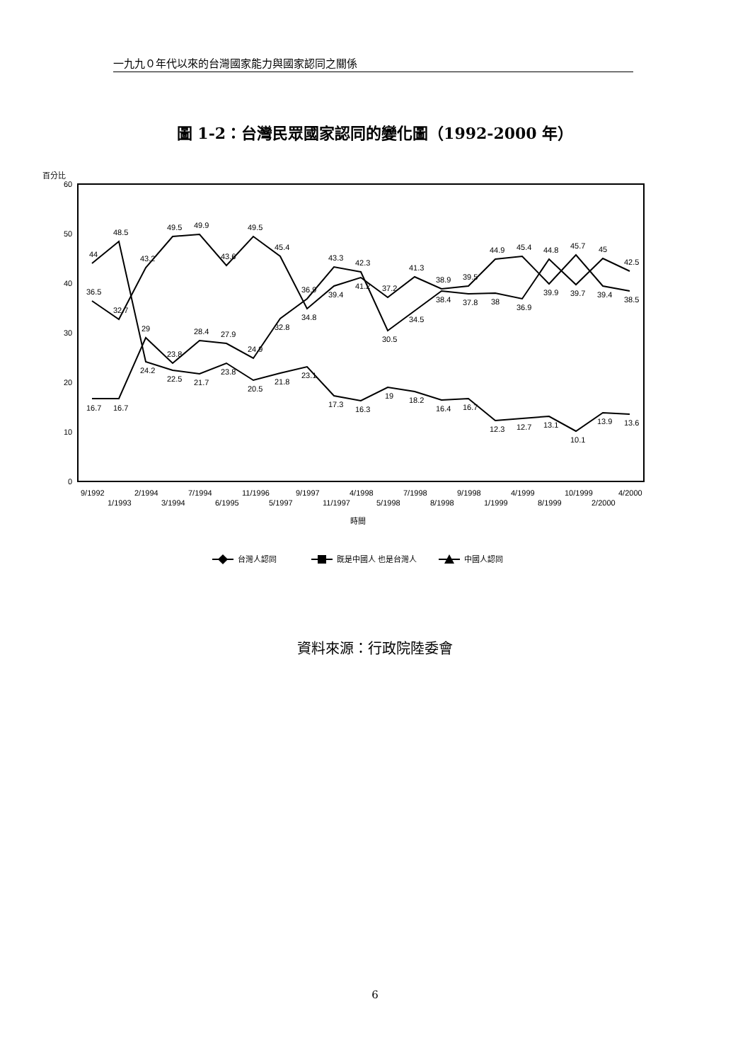一九九０年代以來的台灣國家能力與國家認同之關係
圖 1-2：台灣民眾國家認同的變化圖（1992-2000 年）
百分比
60
50
40
30
20
10
0
16.7
16.7
29
23.8
28.4
27.9
24.9
32.8
36.9
43.3
42.3
30.5
34.5
38.4
37.8
38
36.9
44.8
39.7
45
42.5
36.5
32.7
43.2
49.5
49.9
43.6
49.5
45.4
34.8
39.4
41.2
37.2
41.3
38.9
39.5
44.9
45.4
39.9
45.7
39.4
38.5
44
48.5
24.2
22.5
21.7
23.8
20.5
21.8
23.1
17.3
16.3
19
18.2
16.4
16.7
12.3
12.7
13.1
10.1
13.9
13.6
9/1992
1/1993
2/1994
3/1994
7/1994
6/1995
11/1996
5/1997
9/1997
11/1997
4/1998
5/1998
7/1998
8/1998
9/1998
1/1999
4/1999
8/1999
10/1999
2/2000
4/2000
時間
台灣人認同
既是中國人 也是台灣人
中國人認同
資料來源：行政院陸委會
6